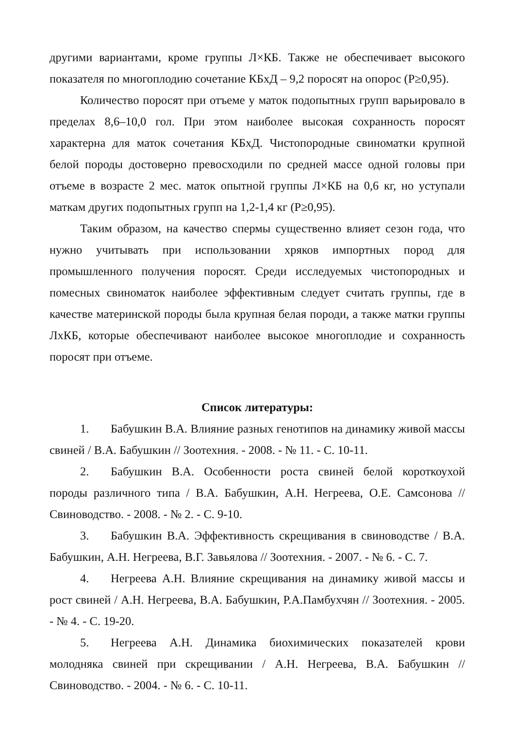другими вариантами, кроме группы Л×КБ. Также не обеспечивает высокого показателя по многоплодию сочетание КБхД – 9,2 поросят на опорос (Р≥0,95).
Количество поросят при отъеме у маток подопытных групп варьировало в пределах 8,6–10,0 гол. При этом наиболее высокая сохранность поросят характерна для маток сочетания КБхД. Чистопородные свиноматки крупной белой породы достоверно превосходили по средней массе одной головы при отъеме в возрасте 2 мес. маток опытной группы Л×КБ на 0,6 кг, но уступали маткам других подопытных групп на 1,2-1,4 кг (Р≥0,95).
Таким образом, на качество спермы существенно влияет сезон года, что нужно учитывать при использовании хряков импортных пород для промышленного получения поросят. Среди исследуемых чистопородных и помесных свиноматок наиболее эффективным следует считать группы, где в качестве материнской породы была крупная белая породи, а также матки группы ЛхКБ, которые обеспечивают наиболее высокое многоплодие и сохранность поросят при отъеме.
Список литературы:
1. Бабушкин В.А. Влияние разных генотипов на динамику живой массы свиней / В.А. Бабушкин // Зоотехния. - 2008. - № 11. - С. 10-11.
2. Бабушкин В.А. Особенности роста свиней белой короткоухой породы различного типа / В.А. Бабушкин, А.Н. Негреева, О.Е. Самсонова // Свиноводство. - 2008. - № 2. - С. 9-10.
3. Бабушкин В.А. Эффективность скрещивания в свиноводстве / В.А. Бабушкин, А.Н. Негреева, В.Г. Завьялова // Зоотехния. - 2007. - № 6. - С. 7.
4. Негреева А.Н. Влияние скрещивания на динамику живой массы и рост свиней / А.Н. Негреева, В.А. Бабушкин, Р.А.Памбухчян // Зоотехния. - 2005. - № 4. - С. 19-20.
5. Негреева А.Н. Динамика биохимических показателей крови молодняка свиней при скрещивании / А.Н. Негреева, В.А. Бабушкин // Свиноводство. - 2004. - № 6. - С. 10-11.